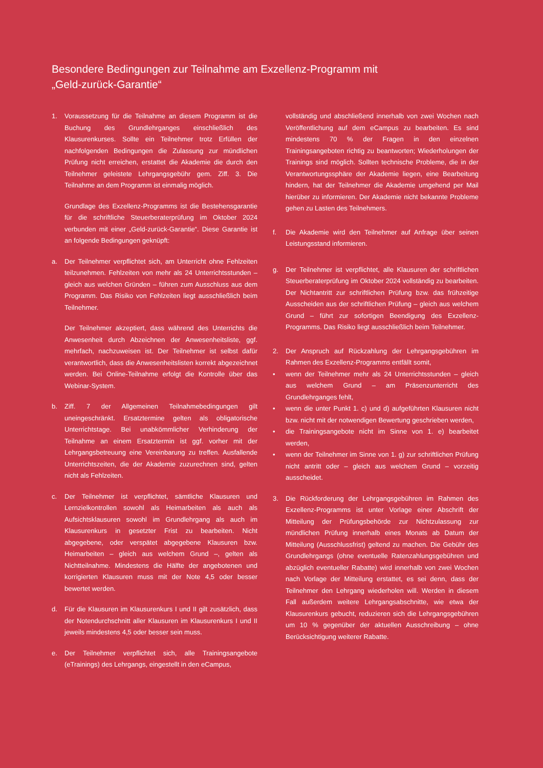Besondere Bedingungen zur Teilnahme am Exzellenz-Programm mit
„Geld-zurück-Garantie“
1. Voraussetzung für die Teilnahme an diesem Programm ist die Buchung des Grundlehrganges einschließlich des Klausurenkurses. Sollte ein Teilnehmer trotz Erfüllen der nachfolgenden Bedingungen die Zulassung zur mündlichen Prüfung nicht erreichen, erstattet die Akademie die durch den Teilnehmer geleistete Lehrgangsgebühr gem. Ziff. 3. Die Teilnahme an dem Programm ist einmalig möglich.
Grundlage des Exzellenz-Programms ist die Bestehensgarantie für die schriftliche Steuerberaterprüfung im Oktober 2024 verbunden mit einer „Geld-zurück-Garantie“. Diese Garantie ist an folgende Bedingungen geknüpft:
a. Der Teilnehmer verpflichtet sich, am Unterricht ohne Fehlzeiten teilzunehmen. Fehlzeiten von mehr als 24 Unterrichtsstunden – gleich aus welchen Gründen – führen zum Ausschluss aus dem Programm. Das Risiko von Fehlzeiten liegt ausschließlich beim Teilnehmer.
Der Teilnehmer akzeptiert, dass während des Unterrichts die Anwesenheit durch Abzeichnen der Anwesenheitsliste, ggf. mehrfach, nachzuweisen ist. Der Teilnehmer ist selbst dafür verantwortlich, dass die Anwesenheitslisten korrekt abgezeichnet werden. Bei Online-Teilnahme erfolgt die Kontrolle über das Webinar-System.
b. Ziff. 7 der Allgemeinen Teilnahmebedingungen gilt uneingeschränkt. Ersatztermine gelten als obligatorische Unterrichtstage. Bei unabkömmlicher Verhinderung der Teilnahme an einem Ersatztermin ist ggf. vorher mit der Lehrgangsbetreuung eine Vereinbarung zu treffen. Ausfallende Unterrichtszeiten, die der Akademie zuzurechnen sind, gelten nicht als Fehlzeiten.
c. Der Teilnehmer ist verpflichtet, sämtliche Klausuren und Lernzielkontrollen sowohl als Heimarbeiten als auch als Aufsichtsklausuren sowohl im Grundlehrgang als auch im Klausurenkurs in gesetzter Frist zu bearbeiten. Nicht abgegebene, oder verspätet abgegebene Klausuren bzw. Heimarbeiten – gleich aus welchem Grund –, gelten als Nichtteilnahme. Mindestens die Hälfte der angebotenen und korrigierten Klausuren muss mit der Note 4,5 oder besser bewertet werden.
d. Für die Klausuren im Klausurenkurs I und II gilt zusätzlich, dass der Notendurchschnitt aller Klausuren im Klausurenkurs I und II jeweils mindestens 4,5 oder besser sein muss.
e. Der Teilnehmer verpflichtet sich, alle Trainingsangebote (eTrainings) des Lehrgangs, eingestellt in den eCampus,
vollständig und abschließend innerhalb von zwei Wochen nach Veröffentlichung auf dem eCampus zu bearbeiten. Es sind mindestens 70 % der Fragen in den einzelnen Trainingsangeboten richtig zu beantworten; Wiederholungen der Trainings sind möglich. Sollten technische Probleme, die in der Verantwortungssphäre der Akademie liegen, eine Bearbeitung hindern, hat der Teilnehmer die Akademie umgehend per Mail hierüber zu informieren. Der Akademie nicht bekannte Probleme gehen zu Lasten des Teilnehmers.
f. Die Akademie wird den Teilnehmer auf Anfrage über seinen Leistungsstand informieren.
g. Der Teilnehmer ist verpflichtet, alle Klausuren der schriftlichen Steuerberaterprüfung im Oktober 2024 vollständig zu bearbeiten. Der Nichtantritt zur schriftlichen Prüfung bzw. das frühzeitige Ausscheiden aus der schriftlichen Prüfung – gleich aus welchem Grund – führt zur sofortigen Beendigung des Exzellenz-Programms. Das Risiko liegt ausschließlich beim Teilnehmer.
2. Der Anspruch auf Rückzahlung der Lehrgangsgebühren im Rahmen des Exzellenz-Programms entfällt somit,
• wenn der Teilnehmer mehr als 24 Unterrichtsstunden – gleich aus welchem Grund – am Präsenzunterricht des Grundlehrganges fehlt,
• wenn die unter Punkt 1. c) und d) aufgeführten Klausuren nicht bzw. nicht mit der notwendigen Bewertung geschrieben werden,
• die Trainingsangebote nicht im Sinne von 1. e) bearbeitet werden,
• wenn der Teilnehmer im Sinne von 1. g) zur schriftlichen Prüfung nicht antritt oder – gleich aus welchem Grund – vorzeitig ausscheidet.
3. Die Rückforderung der Lehrgangsgebühren im Rahmen des Exzellenz-Programms ist unter Vorlage einer Abschrift der Mitteilung der Prüfungsbehörde zur Nichtzulassung zur mündlichen Prüfung innerhalb eines Monats ab Datum der Mitteilung (Ausschlussfrist) geltend zu machen. Die Gebühr des Grundlehrgangs (ohne eventuelle Ratenzahlungsgebühren und abzüglich eventueller Rabatte) wird innerhalb von zwei Wochen nach Vorlage der Mitteilung erstattet, es sei denn, dass der Teilnehmer den Lehrgang wiederholen will. Werden in diesem Fall außerdem weitere Lehrgangsabschnitte, wie etwa der Klausurenkurs gebucht, reduzieren sich die Lehrgangsgebühren um 10 % gegenüber der aktuellen Ausschreibung – ohne Berücksichtigung weiterer Rabatte.